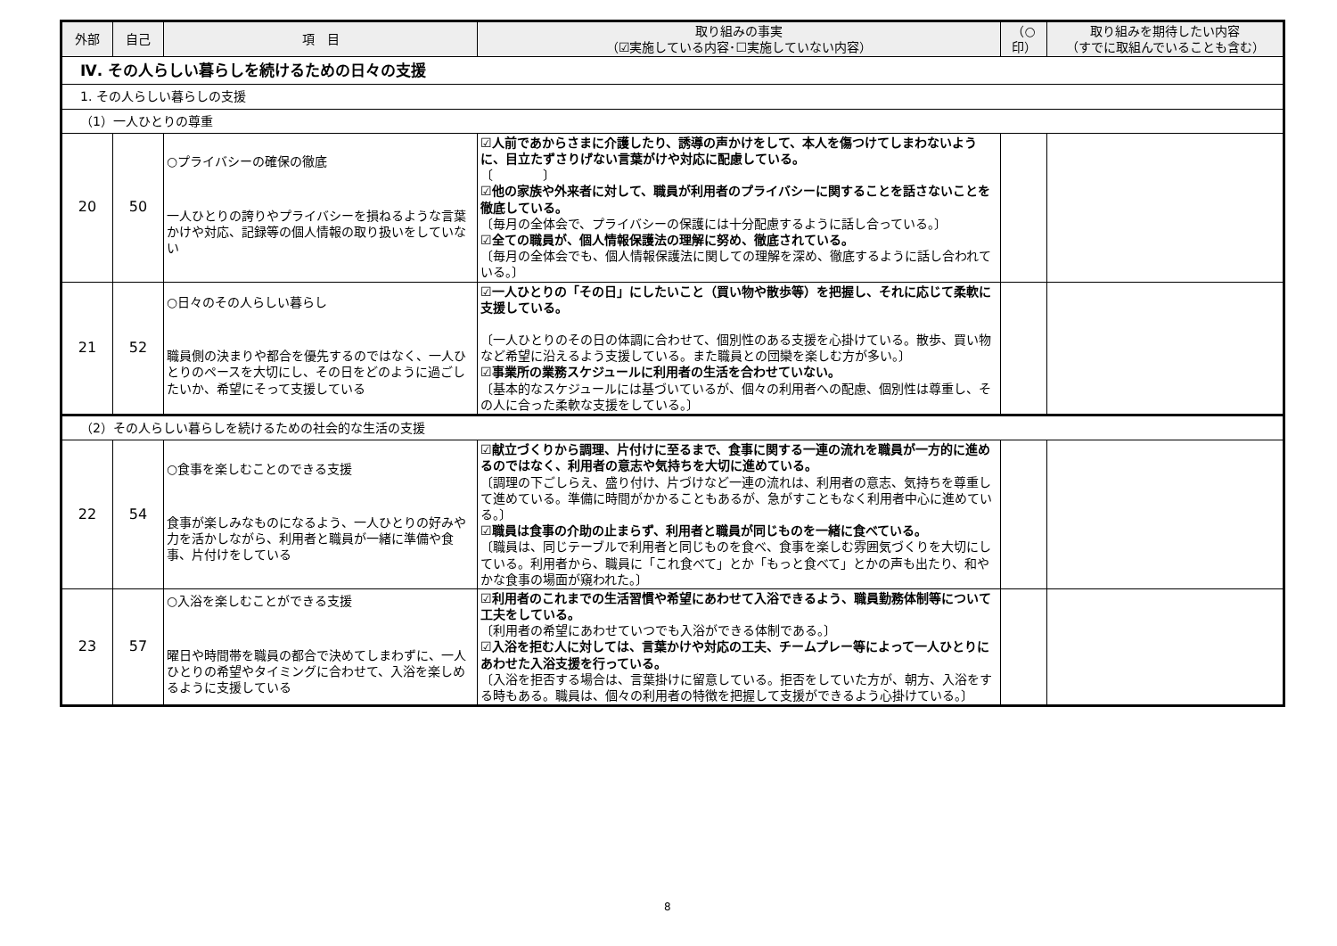| 外部 | 自己 | 項 目 | 取り組みの事実 （☑実施している内容･☐実施していない内容） | （○印） | 取り組みを期待したい内容 （すでに取組んでいることも含む） |
| --- | --- | --- | --- | --- | --- |
| Ⅳ. その人らしい暮らしを続けるための日々の支援 | | | | | |
| 1. その人らしい暮らしの支援 | | | | | |
| （1）一人ひとりの尊重 | | | | | |
| 20 | 50 | ○プライバシーの確保の徹底 一人ひとりの誇りやプライバシーを損ねるような言葉かけや対応、記録等の個人情報の取り扱いをしていない | ☑人前であからさまに介護したり、誘導の声かけをして、本人を傷つけてしまわないように、目立たずさりげない言葉がけや対応に配慮している。 〔 〕 ☑他の家族や外来者に対して、職員が利用者のプライバシーに関することを話さないことを徹底している。 〔毎月の全体会で、プライバシーの保護には十分配慮するように話し合っている。〕 ☑全ての職員が、個人情報保護法の理解に努め、徹底されている。 〔毎月の全体会でも、個人情報保護法に関しての理解を深め、徹底するように話し合われている。〕 | | |
| 21 | 52 | ○日々のその人らしい暮らし 職員側の決まりや都合を優先するのではなく、一人ひとりのペースを大切にし、その日をどのように過ごしたいか、希望にそって支援している | ☑一人ひとりの「その日」にしたいこと（買い物や散歩等）を把握し、それに応じて柔軟に支援している。 〔一人ひとりのその日の体調に合わせて、個別性のある支援を心掛けている。散歩、買い物など希望に沿えるよう支援している。また職員との団欒を楽しむ方が多い。〕 ☑事業所の業務スケジュールに利用者の生活を合わせていない。 〔基本的なスケジュールには基づいているが、個々の利用者への配慮、個別性は尊重し、その人に合った柔軟な支援をしている。〕 | | |
| （2）その人らしい暮らしを続けるための社会的な生活の支援 | | | | | |
| 22 | 54 | ○食事を楽しむことのできる支援 食事が楽しみなものになるよう、一人ひとりの好みや力を活かしながら、利用者と職員が一緒に準備や食事、片付けをしている | ☑献立づくりから調理、片付けに至るまで、食事に関する一連の流れを職員が一方的に進めるのではなく、利用者の意志や気持ちを大切に進めている。 〔調理の下ごしらえ、盛り付け、片づけなど一連の流れは、利用者の意志、気持ちを尊重して進めている。準備に時間がかかることもあるが、急がすこともなく利用者中心に進めている。〕 ☑職員は食事の介助の止まらず、利用者と職員が同じものを一緒に食べている。 〔職員は、同じテーブルで利用者と同じものを食べ、食事を楽しむ雰囲気づくりを大切にしている。利用者から、職員に「これ食べて」とか「もっと食べて」とかの声も出たり、和やかな食事の場面が窺われた。〕 | | |
| 23 | 57 | ○入浴を楽しむことができる支援 曜日や時間帯を職員の都合で決めてしまわずに、一人ひとりの希望やタイミングに合わせて、入浴を楽しめるように支援している | ☑利用者のこれまでの生活習慣や希望にあわせて入浴できるよう、職員勤務体制等について工夫をしている。 〔利用者の希望にあわせていつでも入浴ができる体制である。〕 ☑入浴を拒む人に対しては、言葉かけや対応の工夫、チームプレー等によって一人ひとりにあわせた入浴支援を行っている。 〔入浴を拒否する場合は、言葉掛けに留意している。拒否をしていた方が、朝方、入浴をする時もある。職員は、個々の利用者の特徴を把握して支援ができるよう心掛けている。〕 | | |
8